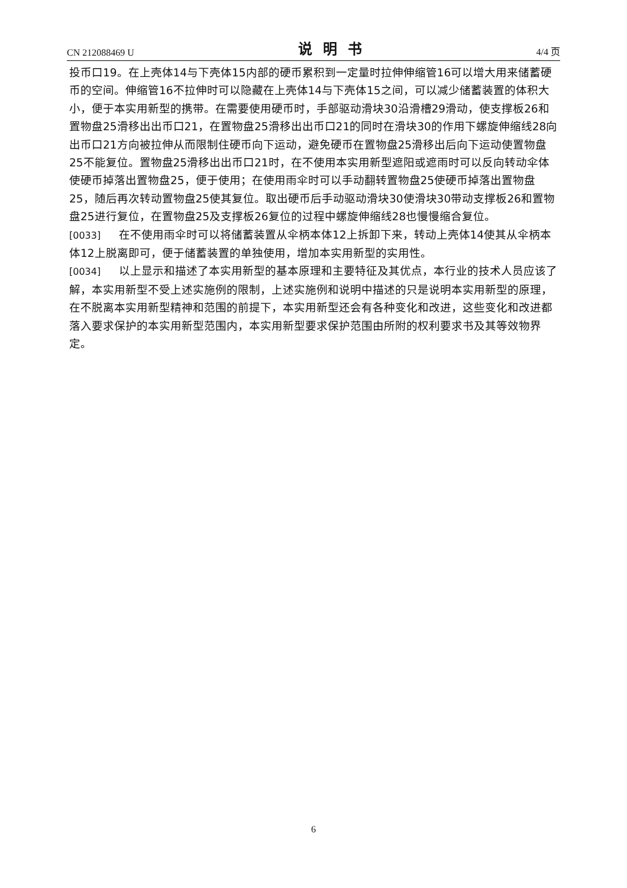CN 212088469 U 说明书 4/4 页
投币口19。在上壳体14与下壳体15内部的硬币累积到一定量时拉伸伸缩管16可以增大用来储蓄硬币的空间。伸缩管16不拉伸时可以隐藏在上壳体14与下壳体15之间，可以减少储蓄装置的体积大小，便于本实用新型的携带。在需要使用硬币时，手部驱动滑块30沿滑槽29滑动，使支撑板26和置物盘25滑移出出币口21，在置物盘25滑移出出币口21的同时在滑块30的作用下螺旋伸缩线28向出币口21方向被拉伸从而限制住硬币向下运动，避免硬币在置物盘25滑移出后向下运动使置物盘25不能复位。置物盘25滑移出出币口21时，在不使用本实用新型遮阳或遮雨时可以反向转动伞体使硬币掉落出置物盘25，便于使用；在使用雨伞时可以手动翻转置物盘25使硬币掉落出置物盘25，随后再次转动置物盘25使其复位。取出硬币后手动驱动滑块30使滑块30带动支撑板26和置物盘25进行复位，在置物盘25及支撑板26复位的过程中螺旋伸缩线28也慢慢缩合复位。
[0033] 在不使用雨伞时可以将储蓄装置从伞柄本体12上拆卸下来，转动上壳体14使其从伞柄本体12上脱离即可，便于储蓄装置的单独使用，增加本实用新型的实用性。
[0034] 以上显示和描述了本实用新型的基本原理和主要特征及其优点，本行业的技术人员应该了解，本实用新型不受上述实施例的限制，上述实施例和说明中描述的只是说明本实用新型的原理，在不脱离本实用新型精神和范围的前提下，本实用新型还会有各种变化和改进，这些变化和改进都落入要求保护的本实用新型范围内，本实用新型要求保护范围由所附的权利要求书及其等效物界定。
6